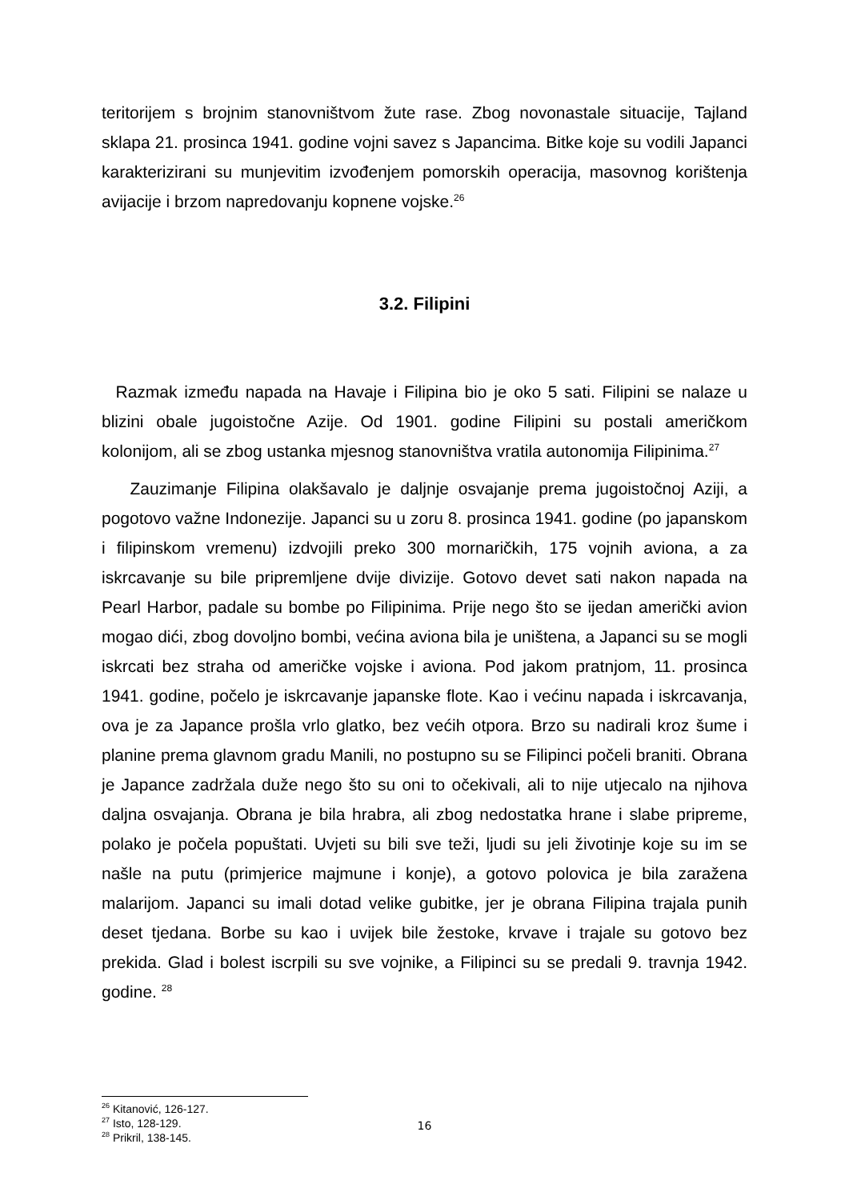teritorijem s brojnim stanovništvom žute rase. Zbog novonastale situacije, Tajland sklapa 21. prosinca 1941. godine vojni savez s Japancima. Bitke koje su vodili Japanci karakterizirani su munjevitim izvođenjem pomorskih operacija, masovnog korištenja avijacije i brzom napredovanju kopnene vojske.<sup>26</sup>
3.2. Filipini
Razmak između napada na Havaje i Filipina bio je oko 5 sati. Filipini se nalaze u blizini obale jugoistočne Azije. Od 1901. godine Filipini su postali američkom kolonijom, ali se zbog ustanka mjesnog stanovništva vratila autonomija Filipinima.<sup>27</sup>
Zauzimanje Filipina olakšavalo je daljnje osvajanje prema jugoistočnoj Aziji, a pogotovo važne Indonezije. Japanci su u zoru 8. prosinca 1941. godine (po japanskom i filipinskom vremenu) izdvojili preko 300 mornaričkih, 175 vojnih aviona, a za iskrcavanje su bile pripremljene dvije divizije. Gotovo devet sati nakon napada na Pearl Harbor, padale su bombe po Filipinima. Prije nego što se ijedan američki avion mogao dići, zbog dovoljno bombi, većina aviona bila je uništena, a Japanci su se mogli iskrcati bez straha od američke vojske i aviona. Pod jakom pratnjom, 11. prosinca 1941. godine, počelo je iskrcavanje japanske flote. Kao i većinu napada i iskrcavanja, ova je za Japance prošla vrlo glatko, bez većih otpora. Brzo su nadirali kroz šume i planine prema glavnom gradu Manili, no postupno su se Filipinci počeli braniti. Obrana je Japance zadržala duže nego što su oni to očekivali, ali to nije utjecalo na njihova daljna osvajanja. Obrana je bila hrabra, ali zbog nedostatka hrane i slabe pripreme, polako je počela popuštati. Uvjeti su bili sve teži, ljudi su jeli životinje koje su im se našle na putu (primjerice majmune i konje), a gotovo polovica je bila zaražena malarijom. Japanci su imali dotad velike gubitke, jer je obrana Filipina trajala punih deset tjedana. Borbe su kao i uvijek bile žestoke, krvave i trajale su gotovo bez prekida. Glad i bolest iscrpili su sve vojnike, a Filipinci su se predali 9. travnja 1942. godine. <sup>28</sup>
<sup>26</sup> Kitanović, 126-127.
<sup>27</sup> Isto, 128-129.
<sup>28</sup> Prikril, 138-145.
16